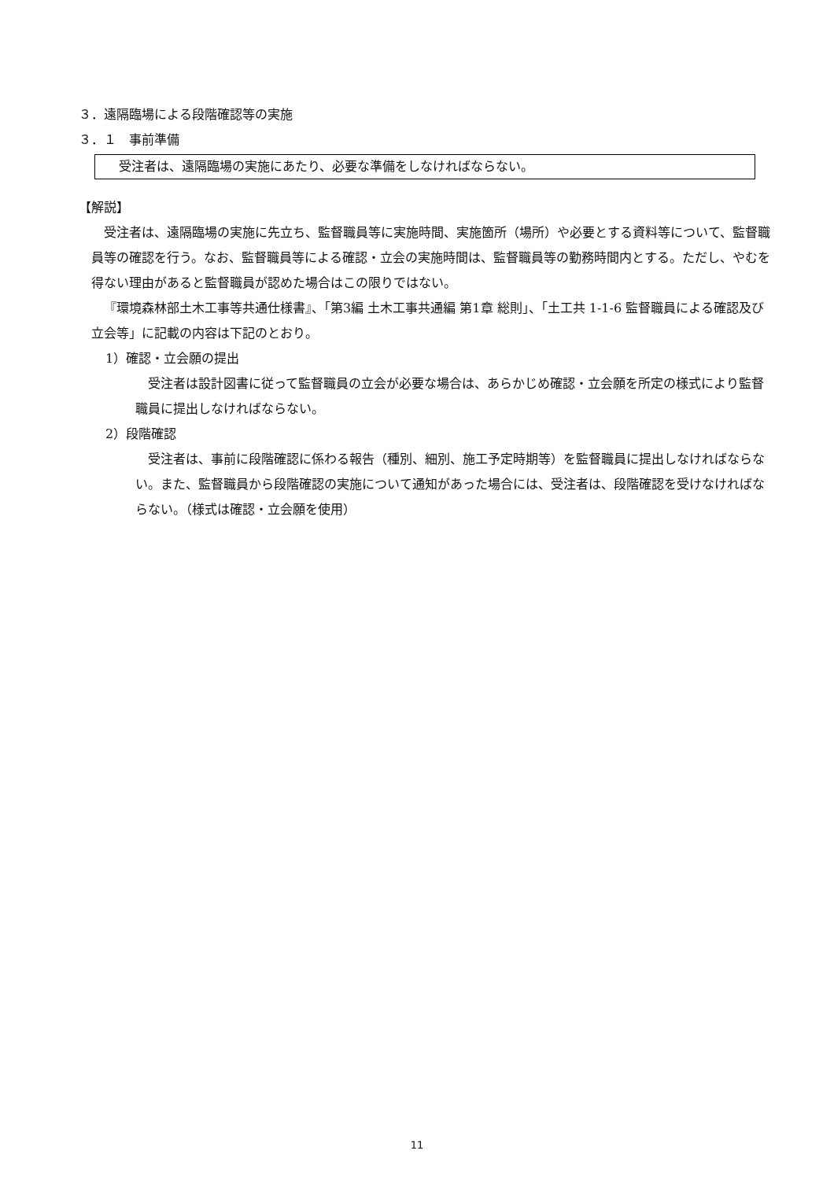３．遠隔臨場による段階確認等の実施
３．１　事前準備
受注者は、遠隔臨場の実施にあたり、必要な準備をしなければならない。
【解説】
受注者は、遠隔臨場の実施に先立ち、監督職員等に実施時間、実施箇所（場所）や必要とする資料等について、監督職員等の確認を行う。なお、監督職員等による確認・立会の実施時間は、監督職員等の勤務時間内とする。ただし、やむを得ない理由があると監督職員が認めた場合はこの限りではない。
『環境森林部土木工事等共通仕様書』、「第3編 土木工事共通編 第1章 総則」、「土工共 1-1-6 監督職員による確認及び立会等」に記載の内容は下記のとおり。
1）確認・立会願の提出
受注者は設計図書に従って監督職員の立会が必要な場合は、あらかじめ確認・立会願を所定の様式により監督職員に提出しなければならない。
2）段階確認
受注者は、事前に段階確認に係わる報告（種別、細別、施工予定時期等）を監督職員に提出しなければならない。また、監督職員から段階確認の実施について通知があった場合には、受注者は、段階確認を受けなければならない。（様式は確認・立会願を使用）
11